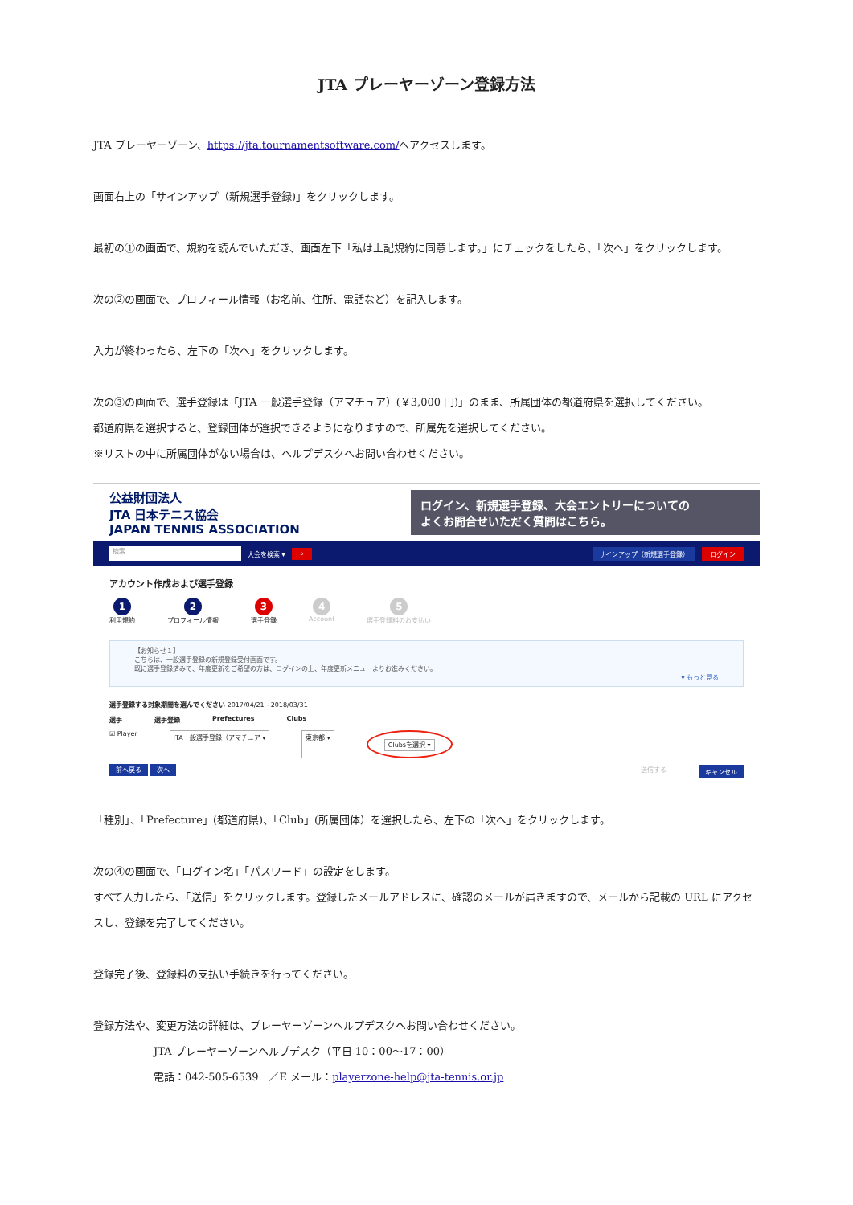JTA プレーヤーゾーン登録方法
JTA プレーヤーゾーン、https://jta.tournamentsoftware.com/へアクセスします。
画面右上の「サインアップ（新規選手登録)」をクリックします。
最初の①の画面で、規約を読んでいただき、画面左下「私は上記規約に同意します。」にチェックをしたら、「次へ」をクリックします。
次の②の画面で、プロフィール情報（お名前、住所、電話など）を記入します。
入力が終わったら、左下の「次へ」をクリックします。
次の③の画面で、選手登録は「JTA 一般選手登録（アマチュア）(￥3,000 円)」のまま、所属団体の都道府県を選択してください。
都道府県を選択すると、登録団体が選択できるようになりますので、所属先を選択してください。
※リストの中に所属団体がない場合は、ヘルプデスクへお問い合わせください。
公益財団法人
JTA 日本テニス協会
JAPAN TENNIS ASSOCIATION
ログイン、新規選手登録、大会エントリーについての
よくお問合せいただく質問はこちら。
検索... 大会を検索 ▾ ⌕ サインアップ（新規選手登録） ログイン
アカウント作成および選手登録
1
利用規約
2
プロフィール情報
3
選手登録
4
Account
5
選手登録料のお支払い
【お知らせ１】
こちらは、一般選手登録の新規登録受付画面です。
既に選手登録済みで、年度更新をご希望の方は、ログインの上、年度更新メニューよりお進みください。
▾ もっと見る
選手登録する対象期間を選んでください 2017/04/21 - 2018/03/31
選手 選手登録 Prefectures Clubs
☑ Player JTA一般選手登録（アマチュア ▾ 東京都 ▾ Clubsを選択 ▾
前へ戻る 次へ 送信する キャンセル
「種別」、「Prefecture」(都道府県)、「Club」(所属団体）を選択したら、左下の「次へ」をクリックします。
次の④の画面で、「ログイン名」「パスワード」の設定をします。
すべて入力したら、「送信」をクリックします。登録したメールアドレスに、確認のメールが届きますので、メールから記載の URL にアクセスし、登録を完了してください。
登録完了後、登録料の支払い手続きを行ってください。
登録方法や、変更方法の詳細は、プレーヤーゾーンヘルプデスクへお問い合わせください。
JTA プレーヤーゾーンヘルプデスク（平日 10：00～17：00）
電話：042-505-6539　／E メール：playerzone-help@jta-tennis.or.jp